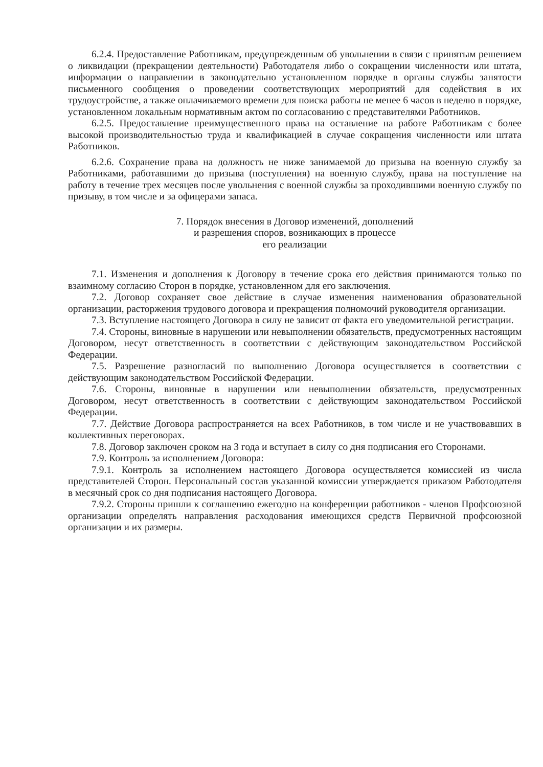6.2.4. Предоставление Работникам, предупрежденным об увольнении в связи с принятым решением о ликвидации (прекращении деятельности) Работодателя либо о сокращении численности или штата, информации о направлении в законодательно установленном порядке в органы службы занятости письменного сообщения о проведении соответствующих мероприятий для содействия в их трудоустройстве, а также оплачиваемого времени для поиска работы не менее 6 часов в неделю в порядке, установленном локальным нормативным актом по согласованию с представителями Работников.
6.2.5. Предоставление преимущественного права на оставление на работе Работникам с более высокой производительностью труда и квалификацией в случае сокращения численности или штата Работников.
6.2.6. Сохранение права на должность не ниже занимаемой до призыва на военную службу за Работниками, работавшими до призыва (поступления) на военную службу, права на поступление на работу в течение трех месяцев после увольнения с военной службы за проходившими военную службу по призыву, в том числе и за офицерами запаса.
7. Порядок внесения в Договор изменений, дополнений
и разрешения споров, возникающих в процессе
его реализации
7.1. Изменения и дополнения к Договору в течение срока его действия принимаются только по взаимному согласию Сторон в порядке, установленном для его заключения.
7.2. Договор сохраняет свое действие в случае изменения наименования образовательной организации, расторжения трудового договора и прекращения полномочий руководителя организации.
7.3. Вступление настоящего Договора в силу не зависит от факта его уведомительной регистрации.
7.4. Стороны, виновные в нарушении или невыполнении обязательств, предусмотренных настоящим Договором, несут ответственность в соответствии с действующим законодательством Российской Федерации.
7.5. Разрешение разногласий по выполнению Договора осуществляется в соответствии с действующим законодательством Российской Федерации.
7.6. Стороны, виновные в нарушении или невыполнении обязательств, предусмотренных Договором, несут ответственность в соответствии с действующим законодательством Российской Федерации.
7.7. Действие Договора распространяется на всех Работников, в том числе и не участвовавших в коллективных переговорах.
7.8. Договор заключен сроком на 3 года и вступает в силу со дня подписания его Сторонами.
7.9. Контроль за исполнением Договора:
7.9.1. Контроль за исполнением настоящего Договора осуществляется комиссией из числа представителей Сторон. Персональный состав указанной комиссии утверждается приказом Работодателя в месячный срок со дня подписания настоящего Договора.
7.9.2. Стороны пришли к соглашению ежегодно на конференции работников - членов Профсоюзной организации определять направления расходования имеющихся средств Первичной профсоюзной организации и их размеры.